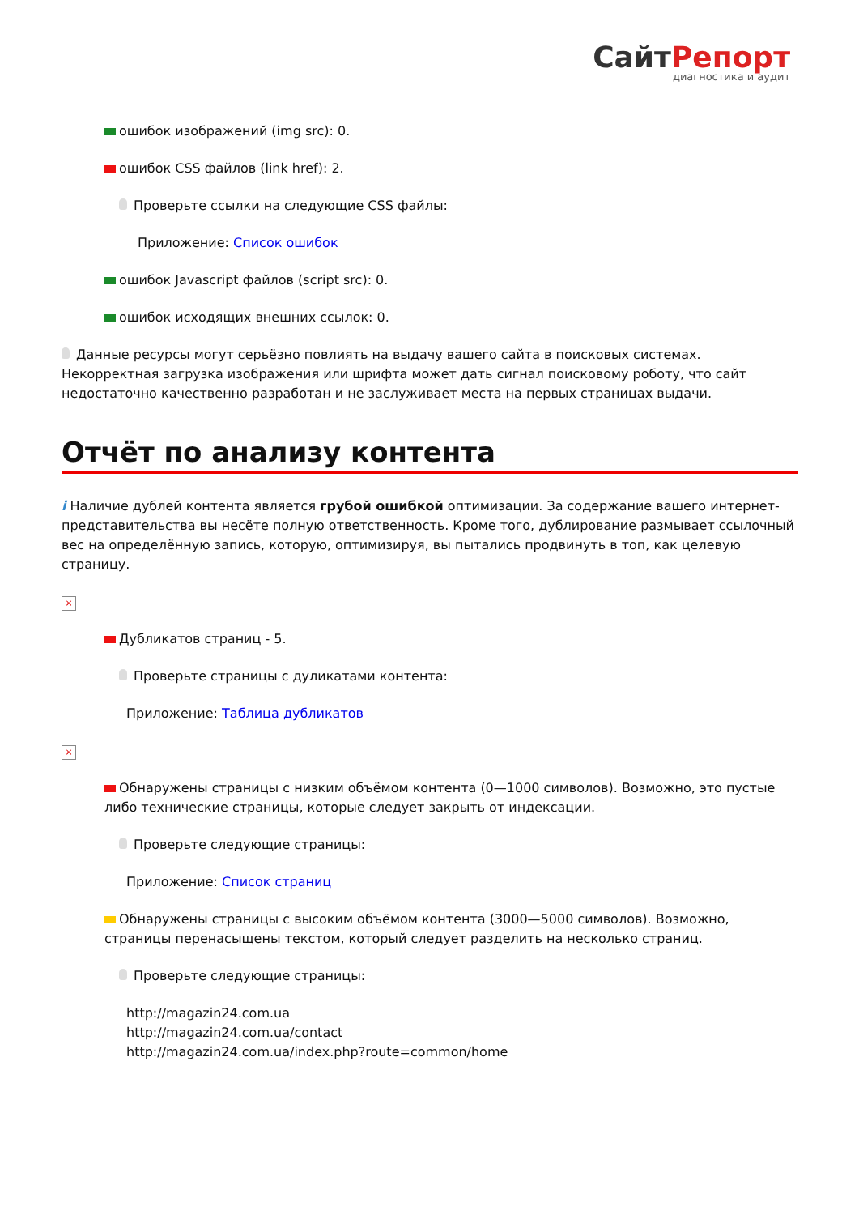СайтРепорт
диагностика и аудит
ошибок изображений (img src): 0.
ошибок CSS файлов (link href): 2.
Проверьте ссылки на следующие CSS файлы:
Приложение: Список ошибок
ошибок Javascript файлов (script src): 0.
ошибок исходящих внешних ссылок: 0.
Данные ресурсы могут серьёзно повлиять на выдачу вашего сайта в поисковых системах. Некорректная загрузка изображения или шрифта может дать сигнал поисковому роботу, что сайт недостаточно качественно разработан и не заслуживает места на первых страницах выдачи.
Отчёт по анализу контента
i Наличие дублей контента является грубой ошибкой оптимизации. За содержание вашего интернет-представительства вы несёте полную ответственность. Кроме того, дублирование размывает ссылочный вес на определённую запись, которую, оптимизируя, вы пытались продвинуть в топ, как целевую страницу.
×
Дубликатов страниц - 5.
Проверьте страницы с дуликатами контента:
Приложение: Таблица дубликатов
×
Обнаружены страницы с низким объёмом контента (0—1000 символов). Возможно, это пустые либо технические страницы, которые следует закрыть от индексации.
Проверьте следующие страницы:
Приложение: Список страниц
Обнаружены страницы с высоким объёмом контента (3000—5000 символов). Возможно, страницы перенасыщены текстом, который следует разделить на несколько страниц.
Проверьте следующие страницы:
http://magazin24.com.ua
http://magazin24.com.ua/contact
http://magazin24.com.ua/index.php?route=common/home